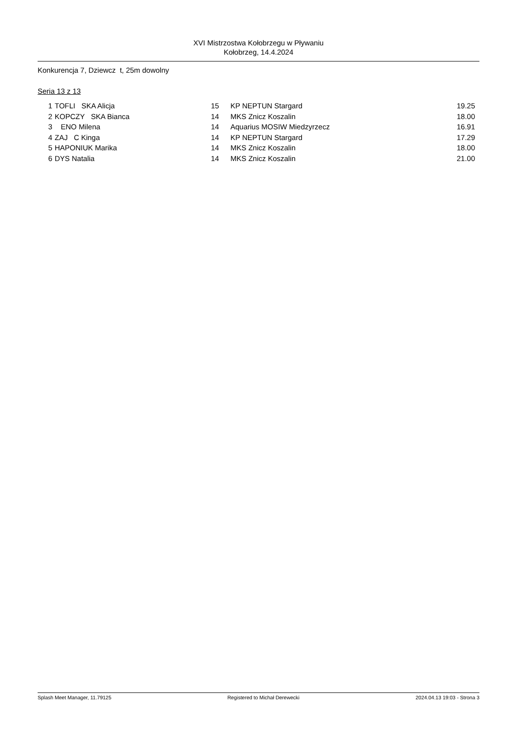XVI Mistrzostwa Kołobrzegu w Pływaniu
Kołobrzeg, 14.4.2024
Konkurencja 7, Dziewcz t, 25m dowolny
Seria 13 z 13
| 1 | | TOFLI SKA Alicja | 15 | | KP NEPTUN Stargard | 19.25 |
| 2 | | KOPCZY SKA Bianca | 14 | | MKS Znicz Koszalin | 18.00 |
| 3 | | ENO Milena | 14 | | Aquarius MOSIW Miedzyrzecz | 16.91 |
| 4 | | ZAJ C Kinga | 14 | | KP NEPTUN Stargard | 17.29 |
| 5 | | HAPONIUK Marika | 14 | | MKS Znicz Koszalin | 18.00 |
| 6 | | DYS Natalia | 14 | | MKS Znicz Koszalin | 21.00 |
Splash Meet Manager, 11.79125 Registered to Michał Derewecki 2024.04.13 19:03 - Strona 3